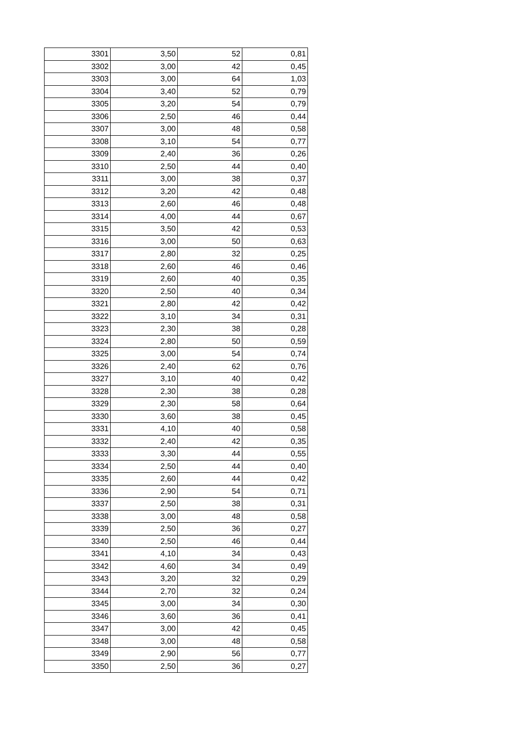| 3301 | 3,50 | 52 | 0,81 |
| 3302 | 3,00 | 42 | 0,45 |
| 3303 | 3,00 | 64 | 1,03 |
| 3304 | 3,40 | 52 | 0,79 |
| 3305 | 3,20 | 54 | 0,79 |
| 3306 | 2,50 | 46 | 0,44 |
| 3307 | 3,00 | 48 | 0,58 |
| 3308 | 3,10 | 54 | 0,77 |
| 3309 | 2,40 | 36 | 0,26 |
| 3310 | 2,50 | 44 | 0,40 |
| 3311 | 3,00 | 38 | 0,37 |
| 3312 | 3,20 | 42 | 0,48 |
| 3313 | 2,60 | 46 | 0,48 |
| 3314 | 4,00 | 44 | 0,67 |
| 3315 | 3,50 | 42 | 0,53 |
| 3316 | 3,00 | 50 | 0,63 |
| 3317 | 2,80 | 32 | 0,25 |
| 3318 | 2,60 | 46 | 0,46 |
| 3319 | 2,60 | 40 | 0,35 |
| 3320 | 2,50 | 40 | 0,34 |
| 3321 | 2,80 | 42 | 0,42 |
| 3322 | 3,10 | 34 | 0,31 |
| 3323 | 2,30 | 38 | 0,28 |
| 3324 | 2,80 | 50 | 0,59 |
| 3325 | 3,00 | 54 | 0,74 |
| 3326 | 2,40 | 62 | 0,76 |
| 3327 | 3,10 | 40 | 0,42 |
| 3328 | 2,30 | 38 | 0,28 |
| 3329 | 2,30 | 58 | 0,64 |
| 3330 | 3,60 | 38 | 0,45 |
| 3331 | 4,10 | 40 | 0,58 |
| 3332 | 2,40 | 42 | 0,35 |
| 3333 | 3,30 | 44 | 0,55 |
| 3334 | 2,50 | 44 | 0,40 |
| 3335 | 2,60 | 44 | 0,42 |
| 3336 | 2,90 | 54 | 0,71 |
| 3337 | 2,50 | 38 | 0,31 |
| 3338 | 3,00 | 48 | 0,58 |
| 3339 | 2,50 | 36 | 0,27 |
| 3340 | 2,50 | 46 | 0,44 |
| 3341 | 4,10 | 34 | 0,43 |
| 3342 | 4,60 | 34 | 0,49 |
| 3343 | 3,20 | 32 | 0,29 |
| 3344 | 2,70 | 32 | 0,24 |
| 3345 | 3,00 | 34 | 0,30 |
| 3346 | 3,60 | 36 | 0,41 |
| 3347 | 3,00 | 42 | 0,45 |
| 3348 | 3,00 | 48 | 0,58 |
| 3349 | 2,90 | 56 | 0,77 |
| 3350 | 2,50 | 36 | 0,27 |